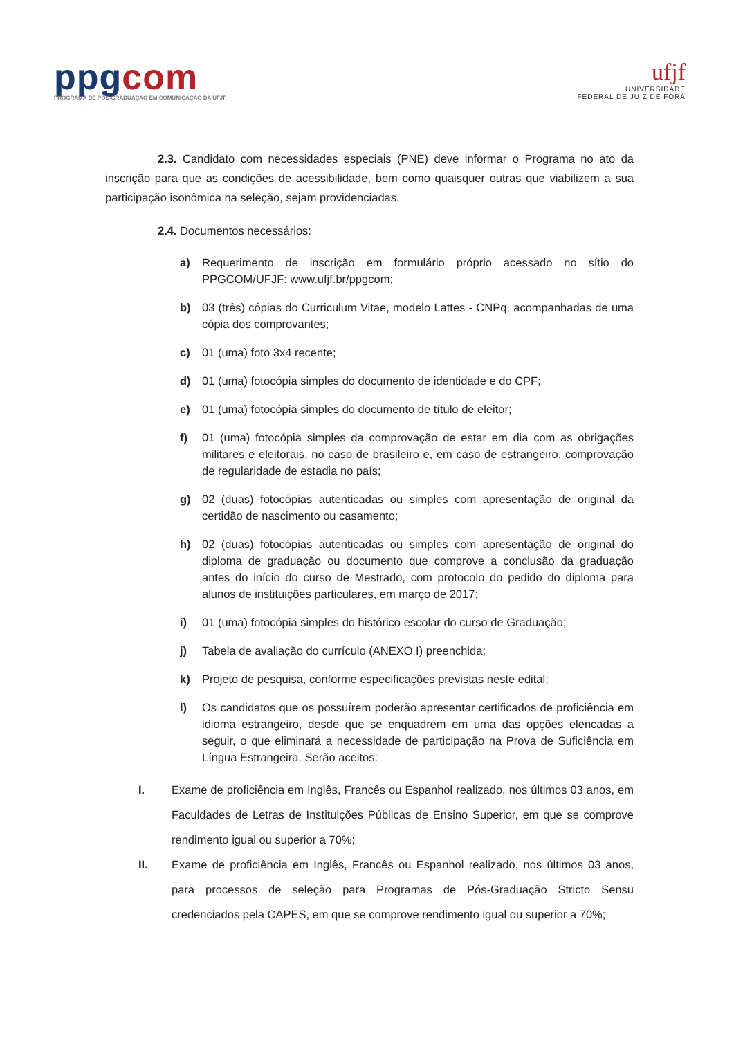ppgcom
PROGRAMA DE PÓS-GRADUAÇÃO EM COMUNICAÇÃO DA UFJF
ufjf
UNIVERSIDADE
FEDERAL DE JUIZ DE FORA
2.3. Candidato com necessidades especiais (PNE) deve informar o Programa no ato da inscrição para que as condições de acessibilidade, bem como quaisquer outras que viabilizem a sua participação isonômica na seleção, sejam providenciadas.
2.4. Documentos necessários:
a) Requerimento de inscrição em formulário próprio acessado no sítio do PPGCOM/UFJF: www.ufjf.br/ppgcom;
b) 03 (três) cópias do Curriculum Vitae, modelo Lattes - CNPq, acompanhadas de uma cópia dos comprovantes;
c) 01 (uma) foto 3x4 recente;
d) 01 (uma) fotocópia simples do documento de identidade e do CPF;
e) 01 (uma) fotocópia simples do documento de título de eleitor;
f) 01 (uma) fotocópia simples da comprovação de estar em dia com as obrigações militares e eleitorais, no caso de brasileiro e, em caso de estrangeiro, comprovação de regularidade de estadia no país;
g) 02 (duas) fotocópias autenticadas ou simples com apresentação de original da certidão de nascimento ou casamento;
h) 02 (duas) fotocópias autenticadas ou simples com apresentação de original do diploma de graduação ou documento que comprove a conclusão da graduação antes do início do curso de Mestrado, com protocolo do pedido do diploma para alunos de instituições particulares, em março de 2017;
i) 01 (uma) fotocópia simples do histórico escolar do curso de Graduação;
j) Tabela de avaliação do currículo (ANEXO I) preenchida;
k) Projeto de pesquisa, conforme especificações previstas neste edital;
l) Os candidatos que os possuírem poderão apresentar certificados de proficiência em idioma estrangeiro, desde que se enquadrem em uma das opções elencadas a seguir, o que eliminará a necessidade de participação na Prova de Suficiência em Língua Estrangeira. Serão aceitos:
I. Exame de proficiência em Inglês, Francês ou Espanhol realizado, nos últimos 03 anos, em Faculdades de Letras de Instituições Públicas de Ensino Superior, em que se comprove rendimento igual ou superior a 70%;
II. Exame de proficiência em Inglês, Francês ou Espanhol realizado, nos últimos 03 anos, para processos de seleção para Programas de Pós-Graduação Stricto Sensu credenciados pela CAPES, em que se comprove rendimento igual ou superior a 70%;